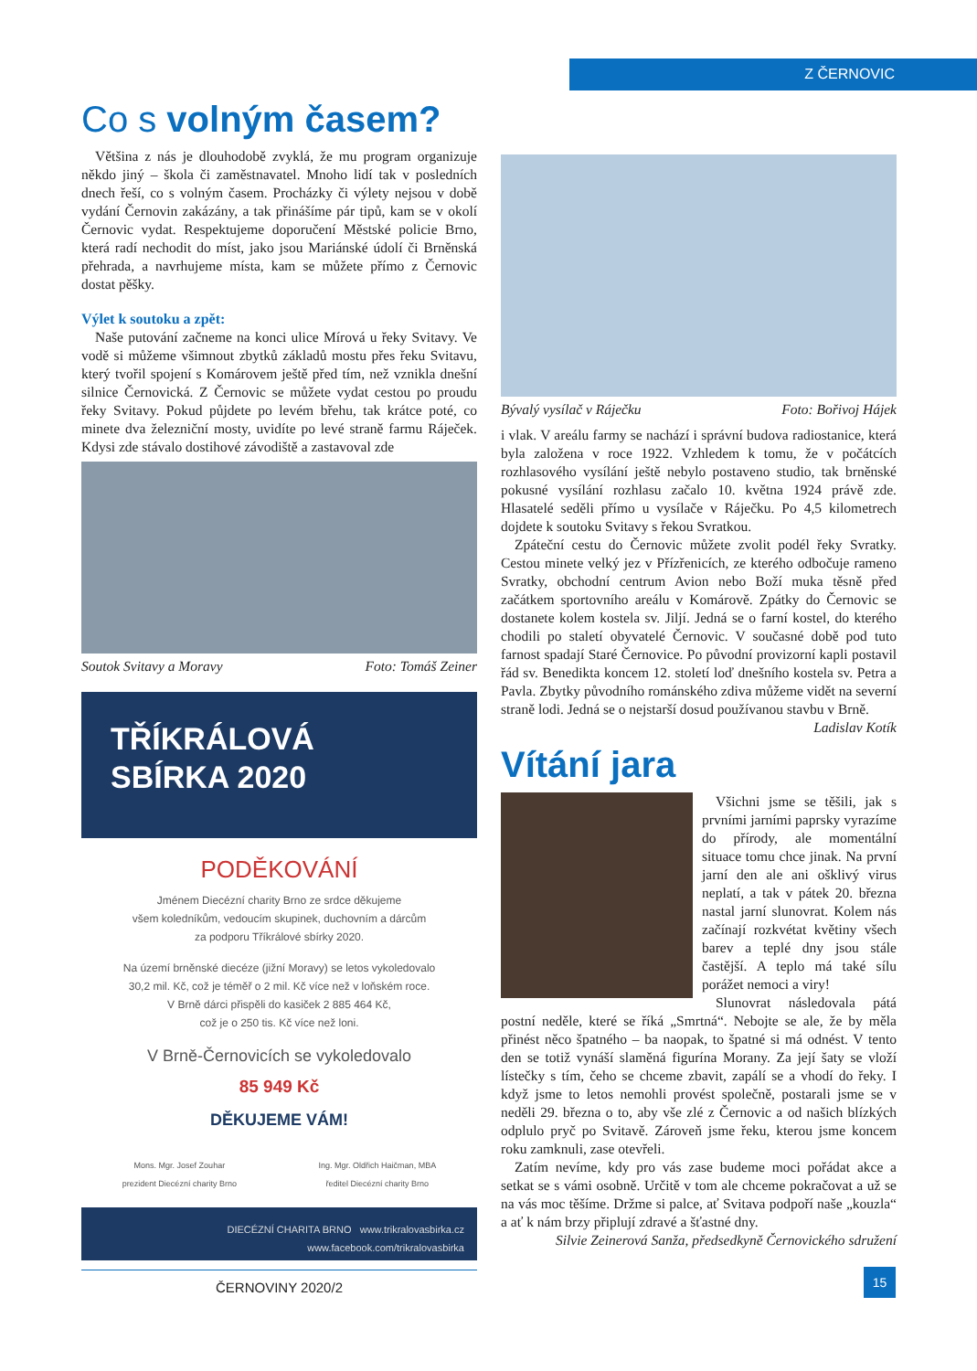Z ČERNOVIC
Co s volným časem?
Většina z nás je dlouhodobě zvyklá, že mu program organizuje někdo jiný – škola či zaměstnavatel. Mnoho lidí tak v posledních dnech řeší, co s volným časem. Procházky či výlety nejsou v době vydání Černovin zakázány, a tak přinášíme pár tipů, kam se v okolí Černovic vydat. Respektujeme doporučení Městské policie Brno, která radí nechodit do míst, jako jsou Mariánské údolí či Brněnská přehrada, a navrhujeme místa, kam se můžete přímo z Černovic dostat pěšky.
Výlet k soutoku a zpět:
Naše putování začneme na konci ulice Mírová u řeky Svitavy. Ve vodě si můžeme všimnout zbytků základů mostu přes řeku Svitavu, který tvořil spojení s Komárovem ještě před tím, než vznikla dnešní silnice Černovická. Z Černovic se můžete vydat cestou po proudu řeky Svitavy. Pokud půjdete po levém břehu, tak krátce poté, co minete dva železniční mosty, uvidíte po levé straně farmu Ráječek. Kdysi zde stávalo dostihové závodiště a zastavoval zde
Soutok Svitavy a Moravy Foto: Tomáš Zeiner
TŘÍKRÁLOVÁ
SBÍRKA 2020
PODĚKOVÁNÍ
Jménem Diecézní charity Brno ze srdce děkujeme
všem koledníkům, vedoucím skupinek, duchovním a dárcům
za podporu Tříkrálové sbírky 2020.
Na území brněnské diecéze (jižní Moravy) se letos vykoledovalo
30,2 mil. Kč, což je téměř o 2 mil. Kč více než v loňském roce.
V Brně dárci přispěli do kasiček 2 885 464 Kč,
což je o 250 tis. Kč více než loni.
V Brně-Černovicích se vykoledovalo
85 949 Kč
DĚKUJEME VÁM!
Mons. Mgr. Josef Zouhar
prezident Diecézní charity Brno Ing. Mgr. Oldřich Haičman, MBA
ředitel Diecézní charity Brno
DIECÉZNÍ CHARITA BRNO www.trikralovasbirka.cz
www.facebook.com/trikralovasbirka
ČERNOVINY 2020/2
Bývalý vysílač v Ráječku Foto: Bořivoj Hájek
i vlak. V areálu farmy se nachází i správní budova radiostanice, která byla založena v roce 1922. Vzhledem k tomu, že v počátcích rozhlasového vysílání ještě nebylo postaveno studio, tak brněnské pokusné vysílání rozhlasu začalo 10. května 1924 právě zde. Hlasatelé seděli přímo u vysílače v Ráječku. Po 4,5 kilometrech dojdete k soutoku Svitavy s řekou Svratkou.
Zpáteční cestu do Černovic můžete zvolit podél řeky Svratky. Cestou minete velký jez v Přízřenicích, ze kterého odbočuje rameno Svratky, obchodní centrum Avion nebo Boží muka těsně před začátkem sportovního areálu v Komárově. Zpátky do Černovic se dostanete kolem kostela sv. Jiljí. Jedná se o farní kostel, do kterého chodili po staletí obyvatelé Černovic. V současné době pod tuto farnost spadají Staré Černovice. Po původní provizorní kapli postavil řád sv. Benedikta koncem 12. století loď dnešního kostela sv. Petra a Pavla. Zbytky původního románského zdiva můžeme vidět na severní straně lodi. Jedná se o nejstarší dosud používanou stavbu v Brně. Ladislav Kotík
Vítání jara
Všichni jsme se těšili, jak s prvními jarními paprsky vyrazíme do přírody, ale momentální situace tomu chce jinak. Na první jarní den ale ani ošklivý virus neplatí, a tak v pátek 20. března nastal jarní slunovrat. Kolem nás začínají rozkvétat květiny všech barev a teplé dny jsou stále častější. A teplo má také sílu porážet nemoci a viry!
Slunovrat následovala pátá postní neděle, které se říká „Smrtná“. Nebojte se ale, že by měla přinést něco špatného – ba naopak, to špatné si má odnést. V tento den se totiž vynáší slaměná figurína Morany. Za její šaty se vloží lístečky s tím, čeho se chceme zbavit, zapálí se a vhodí do řeky. I když jsme to letos nemohli provést společně, postarali jsme se v neděli 29. března o to, aby vše zlé z Černovic a od našich blízkých odplulo pryč po Svitavě. Zároveň jsme řeku, kterou jsme koncem roku zamknuli, zase otevřeli.
Zatím nevíme, kdy pro vás zase budeme moci pořádat akce a setkat se s vámi osobně. Určitě v tom ale chceme pokračovat a už se na vás moc těšíme. Držme si palce, ať Svitava podpoří naše „kouzla“ a ať k nám brzy připlují zdravé a šťastné dny.
Silvie Zeinerová Sanža, předsedkyně Černovického sdružení
15